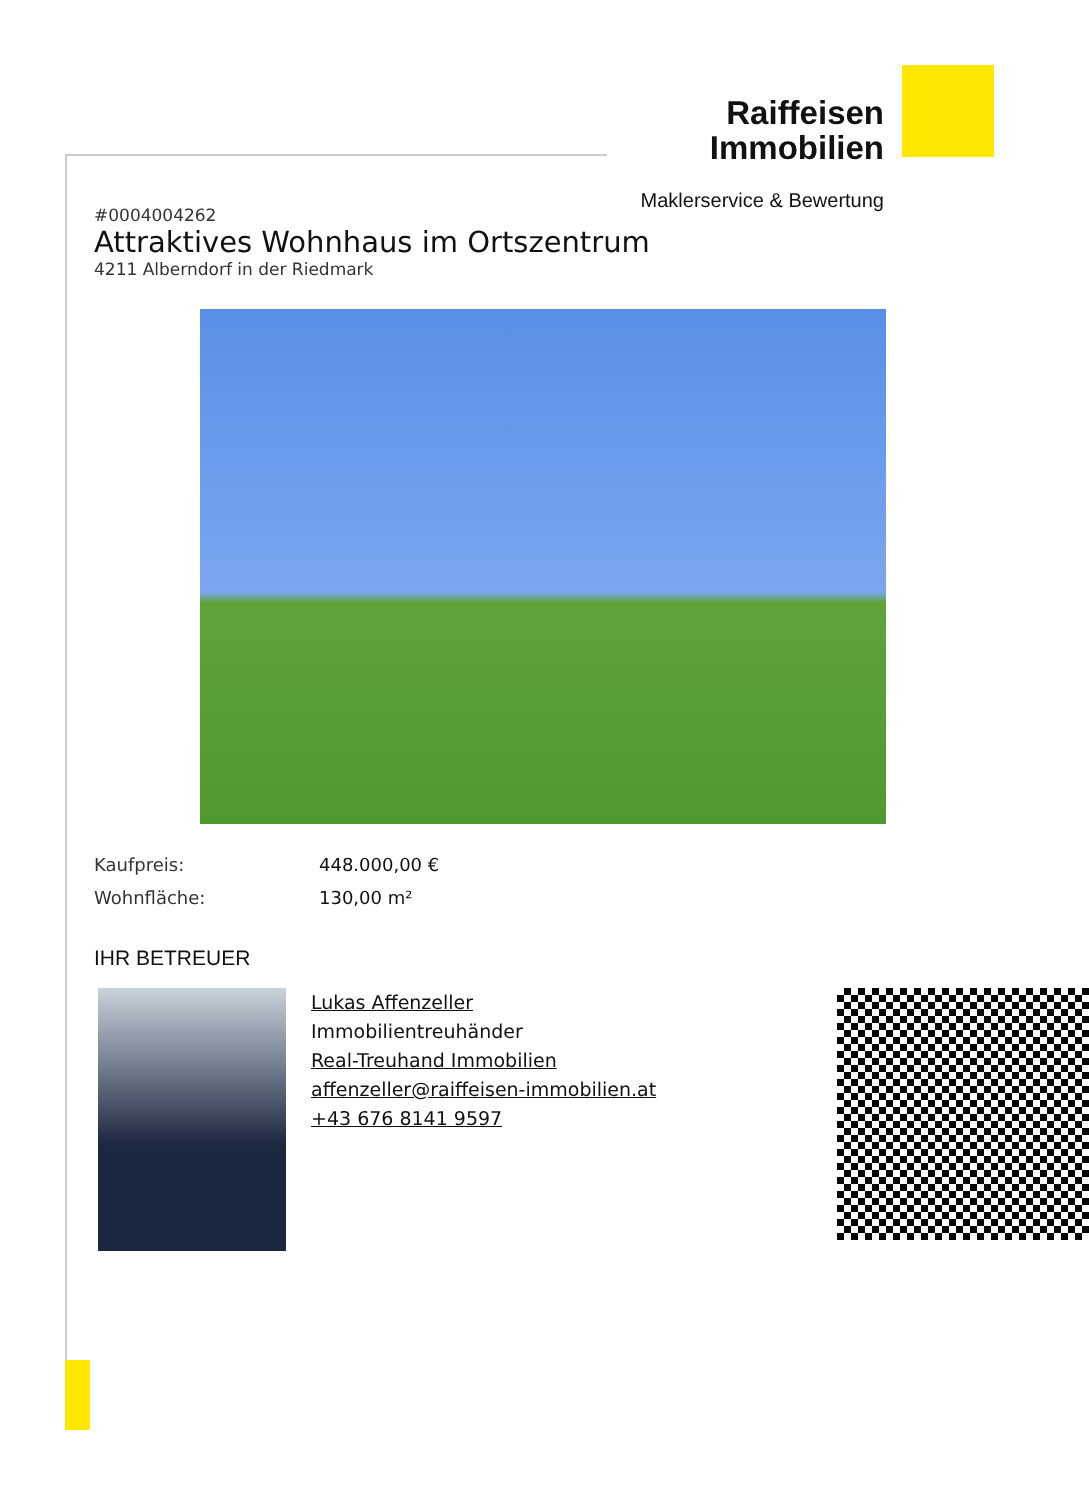Raiffeisen
Immobilien
Maklerservice & Bewertung
#0004004262
Attraktives Wohnhaus im Ortszentrum
4211 Alberndorf in der Riedmark
Kaufpreis: 448.000,00 €
Wohnfläche: 130,00 m²
IHR BETREUER
Lukas Affenzeller
Immobilientreuhänder
Real-Treuhand Immobilien
affenzeller@raiffeisen-immobilien.at
+43 676 8141 9597